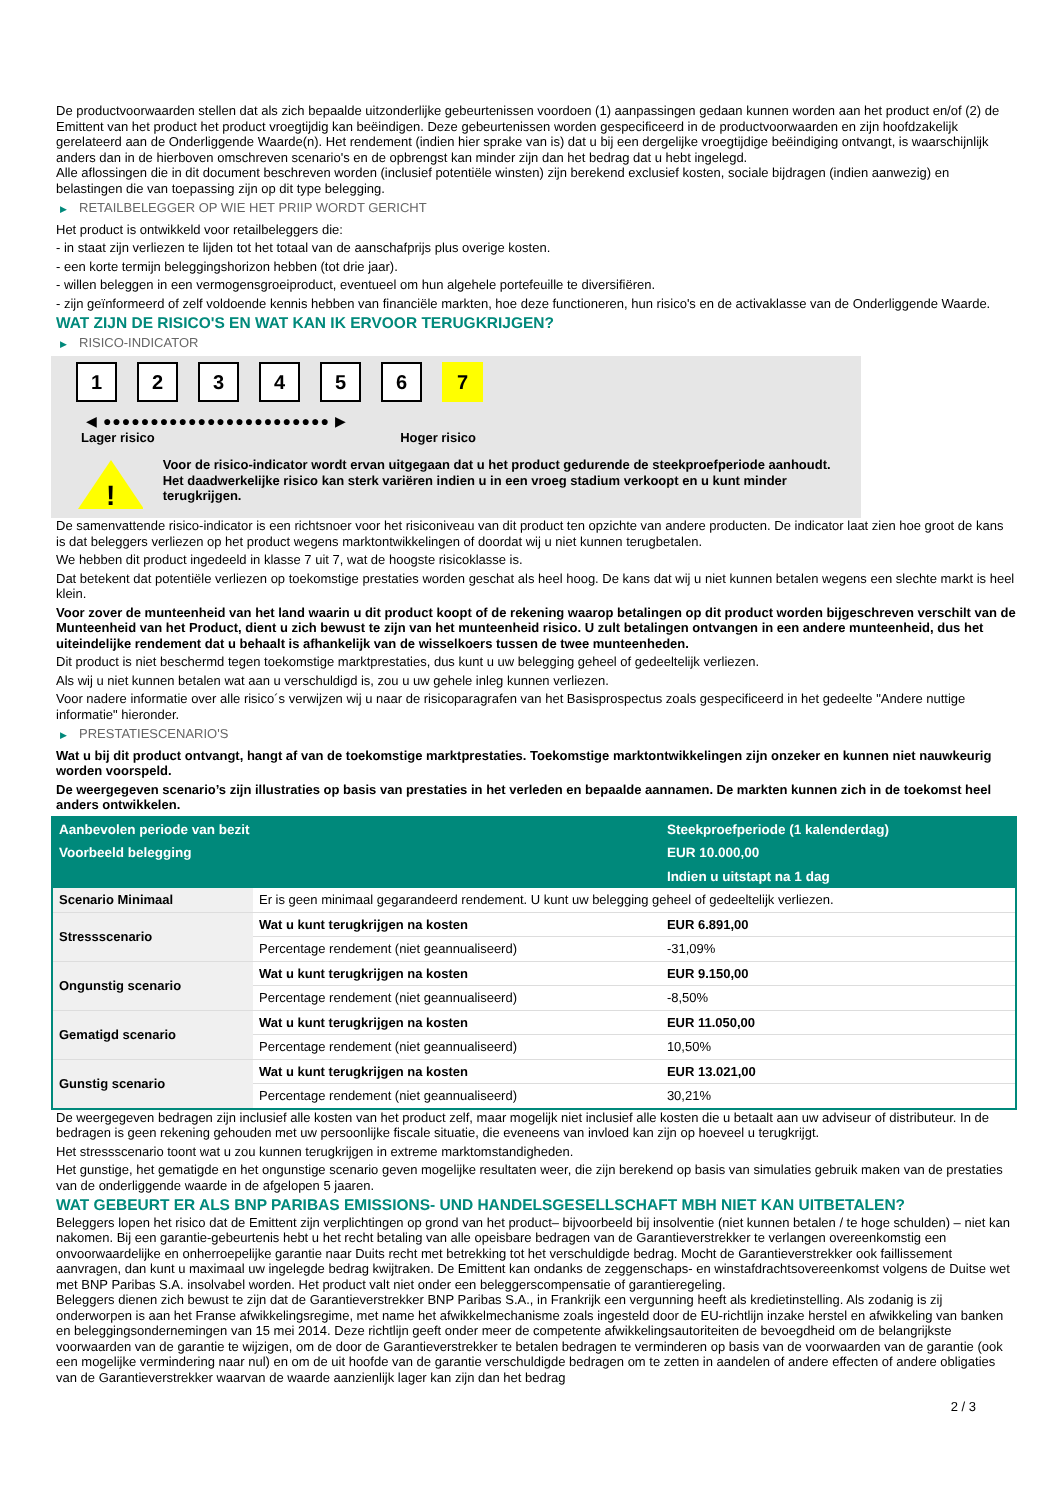De productvoorwaarden stellen dat als zich bepaalde uitzonderlijke gebeurtenissen voordoen (1) aanpassingen gedaan kunnen worden aan het product en/of (2) de Emittent van het product het product vroegtijdig kan beëindigen. Deze gebeurtenissen worden gespecificeerd in de productvoorwaarden en zijn hoofdzakelijk gerelateerd aan de Onderliggende Waarde(n). Het rendement (indien hier sprake van is) dat u bij een dergelijke vroegtijdige beëindiging ontvangt, is waarschijnlijk anders dan in de hierboven omschreven scenario's en de opbrengst kan minder zijn dan het bedrag dat u hebt ingelegd.
Alle aflossingen die in dit document beschreven worden (inclusief potentiële winsten) zijn berekend exclusief kosten, sociale bijdragen (indien aanwezig) en belastingen die van toepassing zijn op dit type belegging.
▶ RETAILBELEGGER OP WIE HET PRIIP WORDT GERICHT
Het product is ontwikkeld voor retailbeleggers die:
- in staat zijn verliezen te lijden tot het totaal van de aanschafprijs plus overige kosten.
- een korte termijn beleggingshorizon hebben (tot drie jaar).
- willen beleggen in een vermogensgroeiproduct, eventueel om hun algehele portefeuille te diversifiëren.
- zijn geïnformeerd of zelf voldoende kennis hebben van financiële markten, hoe deze functioneren, hun risico's en de activaklasse van de Onderliggende Waarde.
WAT ZIJN DE RISICO'S EN WAT KAN IK ERVOOR TERUGKRIJGEN?
▶ RISICO-INDICATOR
1 2 3 4 5 6 7
◀ ●●●●●●●●●●●●●●●●●●●●●●●● ▶
Lager risico Hoger risico
!
Voor de risico-indicator wordt ervan uitgegaan dat u het product gedurende de steekproefperiode aanhoudt.
Het daadwerkelijke risico kan sterk variëren indien u in een vroeg stadium verkoopt en u kunt minder terugkrijgen.
De samenvattende risico-indicator is een richtsnoer voor het risiconiveau van dit product ten opzichte van andere producten. De indicator laat zien hoe groot de kans is dat beleggers verliezen op het product wegens marktontwikkelingen of doordat wij u niet kunnen terugbetalen.
We hebben dit product ingedeeld in klasse 7 uit 7, wat de hoogste risicoklasse is.
Dat betekent dat potentiële verliezen op toekomstige prestaties worden geschat als heel hoog. De kans dat wij u niet kunnen betalen wegens een slechte markt is heel klein.
Voor zover de munteenheid van het land waarin u dit product koopt of de rekening waarop betalingen op dit product worden bijgeschreven verschilt van de Munteenheid van het Product, dient u zich bewust te zijn van het munteenheid risico. U zult betalingen ontvangen in een andere munteenheid, dus het uiteindelijke rendement dat u behaalt is afhankelijk van de wisselkoers tussen de twee munteenheden.
Dit product is niet beschermd tegen toekomstige marktprestaties, dus kunt u uw belegging geheel of gedeeltelijk verliezen.
Als wij u niet kunnen betalen wat aan u verschuldigd is, zou u uw gehele inleg kunnen verliezen.
Voor nadere informatie over alle risico´s verwijzen wij u naar de risicoparagrafen van het Basisprospectus zoals gespecificeerd in het gedeelte "Andere nuttige informatie" hieronder.
▶ PRESTATIESCENARIO'S
Wat u bij dit product ontvangt, hangt af van de toekomstige marktprestaties. Toekomstige marktontwikkelingen zijn onzeker en kunnen niet nauwkeurig worden voorspeld.
De weergegeven scenario’s zijn illustraties op basis van prestaties in het verleden en bepaalde aannamen. De markten kunnen zich in de toekomst heel anders ontwikkelen.
| Aanbevolen periode van bezit | | Steekproefperiode (1 kalenderdag) |
| --- | --- | --- |
| Voorbeeld belegging | | EUR 10.000,00 |
| | | Indien u uitstapt na 1 dag |
| Scenario Minimaal | Er is geen minimaal gegarandeerd rendement. U kunt uw belegging geheel of gedeeltelijk verliezen. | |
| Stressscenario | Wat u kunt terugkrijgen na kosten | EUR 6.891,00 |
| | Percentage rendement (niet geannualiseerd) | -31,09% |
| Ongunstig scenario | Wat u kunt terugkrijgen na kosten | EUR 9.150,00 |
| | Percentage rendement (niet geannualiseerd) | -8,50% |
| Gematigd scenario | Wat u kunt terugkrijgen na kosten | EUR 11.050,00 |
| | Percentage rendement (niet geannualiseerd) | 10,50% |
| Gunstig scenario | Wat u kunt terugkrijgen na kosten | EUR 13.021,00 |
| | Percentage rendement (niet geannualiseerd) | 30,21% |
De weergegeven bedragen zijn inclusief alle kosten van het product zelf, maar mogelijk niet inclusief alle kosten die u betaalt aan uw adviseur of distributeur. In de bedragen is geen rekening gehouden met uw persoonlijke fiscale situatie, die eveneens van invloed kan zijn op hoeveel u terugkrijgt.
Het stressscenario toont wat u zou kunnen terugkrijgen in extreme marktomstandigheden.
Het gunstige, het gematigde en het ongunstige scenario geven mogelijke resultaten weer, die zijn berekend op basis van simulaties gebruik maken van de prestaties van de onderliggende waarde in de afgelopen 5 jaaren.
WAT GEBEURT ER ALS BNP PARIBAS EMISSIONS- UND HANDELSGESELLSCHAFT MBH NIET KAN UITBETALEN?
Beleggers lopen het risico dat de Emittent zijn verplichtingen op grond van het product– bijvoorbeeld bij insolventie (niet kunnen betalen / te hoge schulden) – niet kan nakomen. Bij een garantie-gebeurtenis hebt u het recht betaling van alle opeisbare bedragen van de Garantieverstrekker te verlangen overeenkomstig een onvoorwaardelijke en onherroepelijke garantie naar Duits recht met betrekking tot het verschuldigde bedrag. Mocht de Garantieverstrekker ook faillissement aanvragen, dan kunt u maximaal uw ingelegde bedrag kwijtraken. De Emittent kan ondanks de zeggenschaps- en winstafdrachtsovereenkomst volgens de Duitse wet met BNP Paribas S.A. insolvabel worden. Het product valt niet onder een beleggerscompensatie of garantieregeling.
Beleggers dienen zich bewust te zijn dat de Garantieverstrekker BNP Paribas S.A., in Frankrijk een vergunning heeft als kredietinstelling. Als zodanig is zij onderworpen is aan het Franse afwikkelingsregime, met name het afwikkelmechanisme zoals ingesteld door de EU-richtlijn inzake herstel en afwikkeling van banken en beleggingsondernemingen van 15 mei 2014. Deze richtlijn geeft onder meer de competente afwikkelingsautoriteiten de bevoegdheid om de belangrijkste voorwaarden van de garantie te wijzigen, om de door de Garantieverstrekker te betalen bedragen te verminderen op basis van de voorwaarden van de garantie (ook een mogelijke vermindering naar nul) en om de uit hoofde van de garantie verschuldigde bedragen om te zetten in aandelen of andere effecten of andere obligaties van de Garantieverstrekker waarvan de waarde aanzienlijk lager kan zijn dan het bedrag
2 / 3